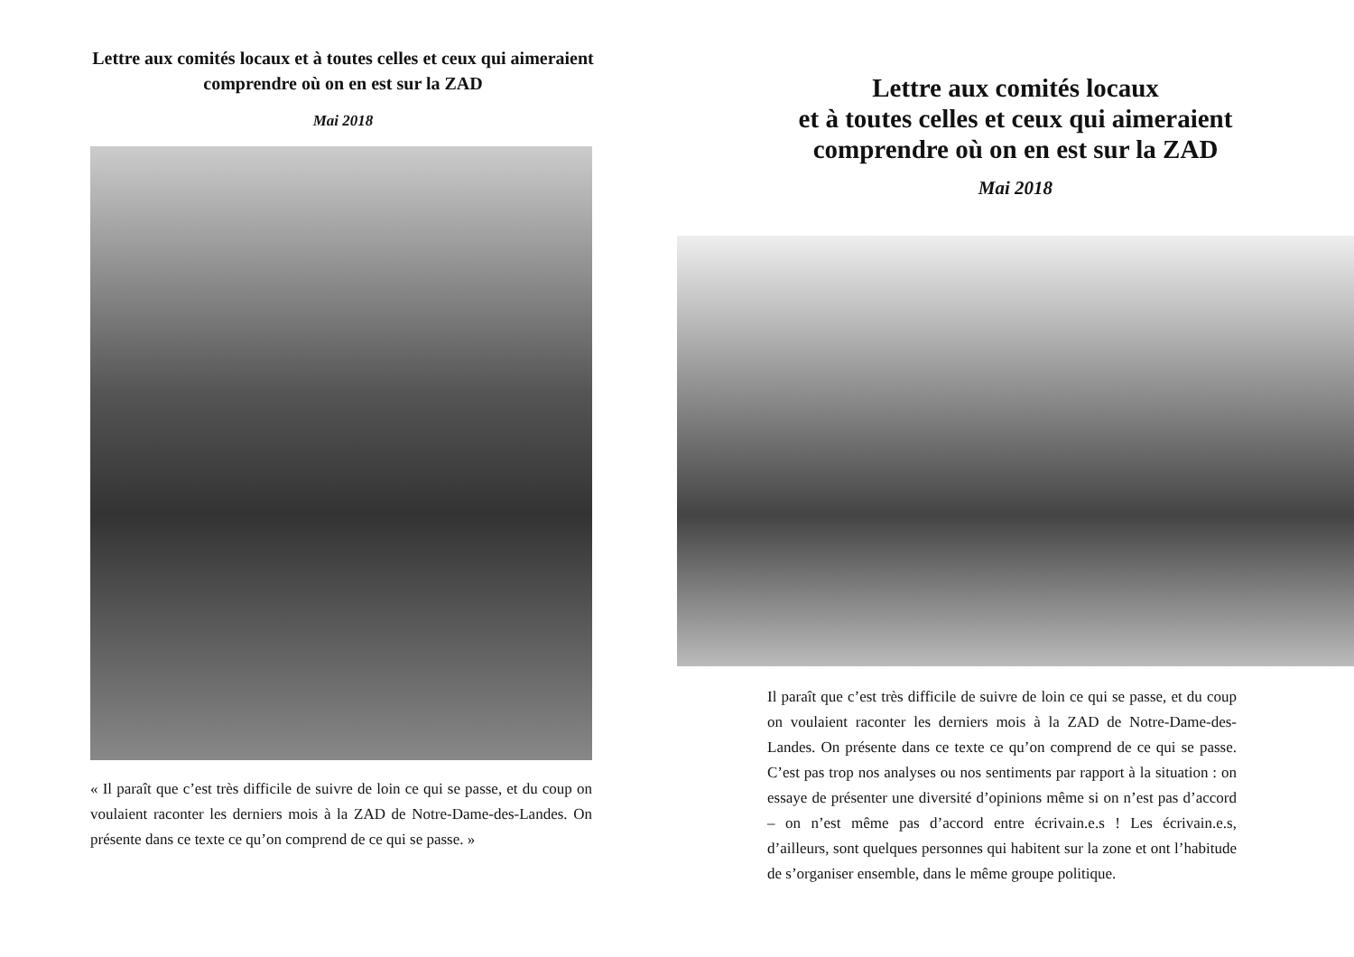Lettre aux comités locaux et à toutes celles et ceux qui aimeraient comprendre où on en est sur la ZAD
Mai 2018
« Il paraît que c’est très difficile de suivre de loin ce qui se passe, et du coup on voulaient raconter les derniers mois à la ZAD de Notre-Dame-des-Landes. On présente dans ce texte ce qu’on comprend de ce qui se passe. »
Lettre aux comités locaux
et à toutes celles et ceux qui aimeraient
comprendre où on en est sur la ZAD
Mai 2018
Il paraît que c’est très difficile de suivre de loin ce qui se passe, et du coup on voulaient raconter les derniers mois à la ZAD de Notre-Dame-des-Landes. On présente dans ce texte ce qu’on comprend de ce qui se passe. C’est pas trop nos analyses ou nos sentiments par rapport à la situation : on essaye de présenter une diversité d’opinions même si on n’est pas d’accord – on n’est même pas d’accord entre écrivain.e.s ! Les écrivain.e.s, d’ailleurs, sont quelques personnes qui habitent sur la zone et ont l’habitude de s’organiser ensemble, dans le même groupe politique.